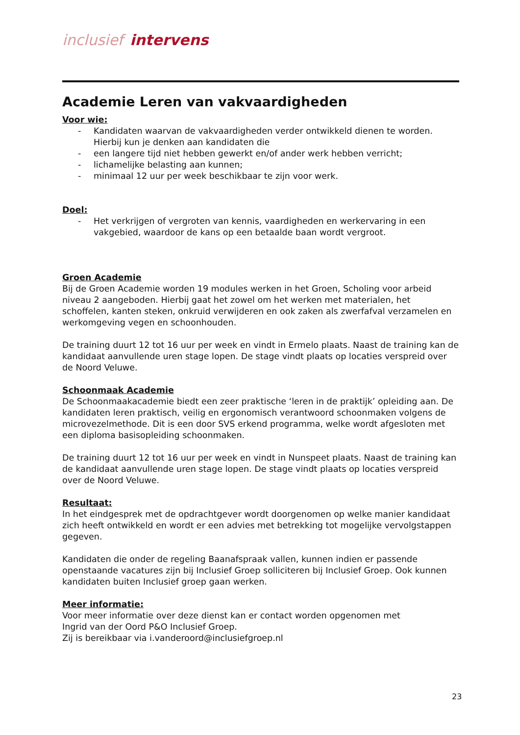inclusief intervens
Academie Leren van vakvaardigheden
Voor wie:
- Kandidaten waarvan de vakvaardigheden verder ontwikkeld dienen te worden. Hierbij kun je denken aan kandidaten die
- een langere tijd niet hebben gewerkt en/of ander werk hebben verricht;
- lichamelijke belasting aan kunnen;
- minimaal 12 uur per week beschikbaar te zijn voor werk.
Doel:
- Het verkrijgen of vergroten van kennis, vaardigheden en werkervaring in een vakgebied, waardoor de kans op een betaalde baan wordt vergroot.
Groen Academie
Bij de Groen Academie worden 19 modules werken in het Groen, Scholing voor arbeid niveau 2 aangeboden. Hierbij gaat het zowel om het werken met materialen, het schoffelen, kanten steken, onkruid verwijderen en ook zaken als zwerfafval verzamelen en werkomgeving vegen en schoonhouden.
De training duurt 12 tot 16 uur per week en vindt in Ermelo plaats. Naast de training kan de kandidaat aanvullende uren stage lopen. De stage vindt plaats op locaties verspreid over de Noord Veluwe.
Schoonmaak Academie
De Schoonmaakacademie biedt een zeer praktische ‘leren in de praktijk’ opleiding aan. De kandidaten leren praktisch, veilig en ergonomisch verantwoord schoonmaken volgens de microvezelmethode. Dit is een door SVS erkend programma, welke wordt afgesloten met een diploma basisopleiding schoonmaken.
De training duurt 12 tot 16 uur per week en vindt in Nunspeet plaats. Naast de training kan de kandidaat aanvullende uren stage lopen. De stage vindt plaats op locaties verspreid over de Noord Veluwe.
Resultaat:
In het eindgesprek met de opdrachtgever wordt doorgenomen op welke manier kandidaat zich heeft ontwikkeld en wordt er een advies met betrekking tot mogelijke vervolgstappen gegeven.
Kandidaten die onder de regeling Baanafspraak vallen, kunnen indien er passende openstaande vacatures zijn bij Inclusief Groep solliciteren bij Inclusief Groep. Ook kunnen kandidaten buiten Inclusief groep gaan werken.
Meer informatie:
Voor meer informatie over deze dienst kan er contact worden opgenomen met
Ingrid van der Oord P&O Inclusief Groep.
Zij is bereikbaar via i.vanderoord@inclusiefgroep.nl
23